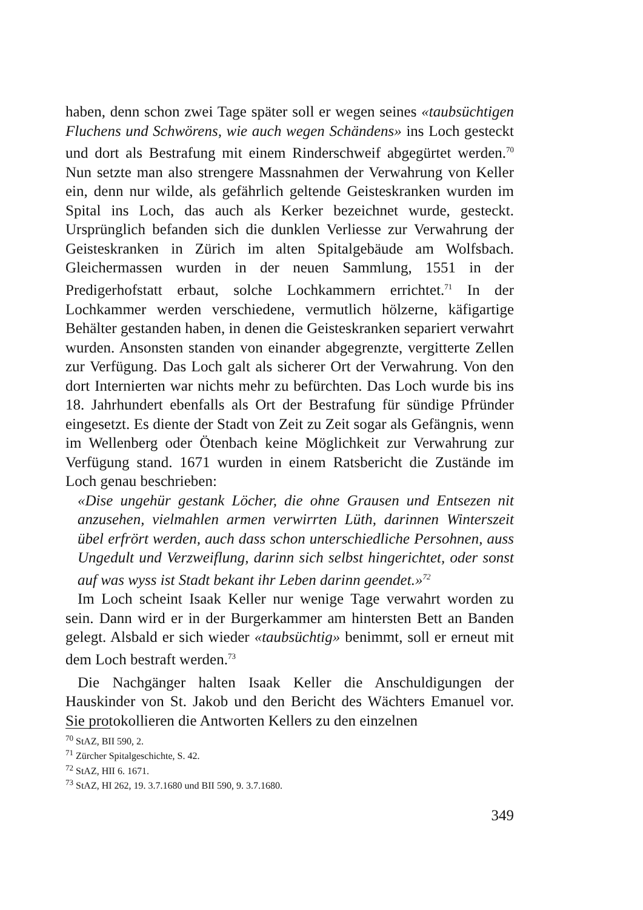haben, denn schon zwei Tage später soll er wegen seines «taubsüchtigen Fluchens und Schwörens, wie auch wegen Schändens» ins Loch gesteckt und dort als Bestrafung mit einem Rinderschweif abgegürtet werden.<sup>70</sup> Nun setzte man also strengere Massnahmen der Verwahrung von Keller ein, denn nur wilde, als gefährlich geltende Geisteskranken wurden im Spital ins Loch, das auch als Kerker bezeichnet wurde, gesteckt. Ursprünglich befanden sich die dunklen Verliesse zur Verwahrung der Geisteskranken in Zürich im alten Spitalgebäude am Wolfsbach. Gleichermassen wurden in der neuen Sammlung, 1551 in der Predigerhofstatt erbaut, solche Lochkammern errichtet.<sup>71</sup> In der Lochkammer werden verschiedene, vermutlich hölzerne, käfigartige Behälter gestanden haben, in denen die Geisteskranken separiert verwahrt wurden. Ansonsten standen von einander abgegrenzte, vergitterte Zellen zur Verfügung. Das Loch galt als sicherer Ort der Verwahrung. Von den dort Internierten war nichts mehr zu befürchten. Das Loch wurde bis ins 18. Jahrhundert ebenfalls als Ort der Bestrafung für sündige Pfründer eingesetzt. Es diente der Stadt von Zeit zu Zeit sogar als Gefängnis, wenn im Wellenberg oder Ötenbach keine Möglichkeit zur Verwahrung zur Verfügung stand. 1671 wurden in einem Ratsbericht die Zustände im Loch genau beschrieben:
«Dise ungehür gestank Löcher, die ohne Grausen und Entsezen nit anzusehen, vielmahlen armen verwirrten Lüth, darinnen Winterszeit übel erfrört werden, auch dass schon unterschiedliche Persohnen, auss Ungedult und Verzweiflung, darinn sich selbst hingerichtet, oder sonst auf was wyss ist Stadt bekant ihr Leben darinn geendet.»<sup>72</sup>
Im Loch scheint Isaak Keller nur wenige Tage verwahrt worden zu sein. Dann wird er in der Burgerkammer am hintersten Bett an Banden gelegt. Alsbald er sich wieder «taubsüchtig» benimmt, soll er erneut mit dem Loch bestraft werden.<sup>73</sup>
Die Nachgänger halten Isaak Keller die Anschuldigungen der Hauskinder von St. Jakob und den Bericht des Wächters Emanuel vor. Sie protokollieren die Antworten Kellers zu den einzelnen
<sup>70</sup> StAZ, BII 590, 2.
<sup>71</sup> Zürcher Spitalgeschichte, S. 42.
<sup>72</sup> StAZ, HII 6. 1671.
<sup>73</sup> StAZ, HI 262, 19. 3.7.1680 und BII 590, 9. 3.7.1680.
349